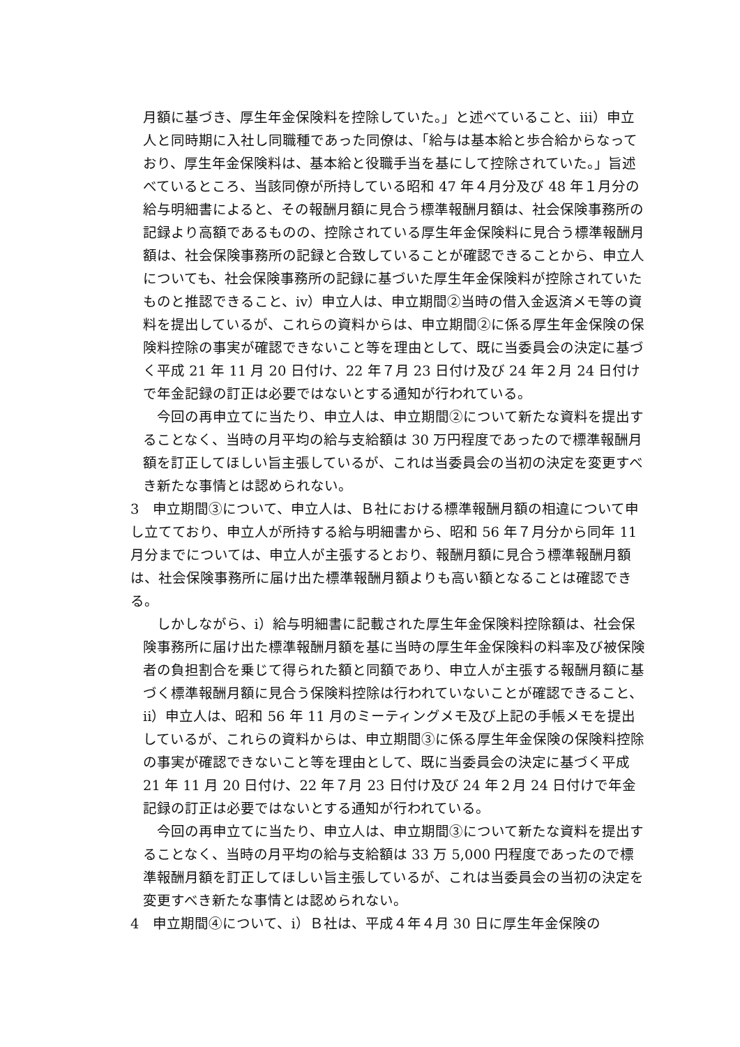月額に基づき、厚生年金保険料を控除していた。」と述べていること、ⅲ）申立人と同時期に入社し同職種であった同僚は、「給与は基本給と歩合給からなっており、厚生年金保険料は、基本給と役職手当を基にして控除されていた。」旨述べているところ、当該同僚が所持している昭和 47 年４月分及び 48 年１月分の給与明細書によると、その報酬月額に見合う標準報酬月額は、社会保険事務所の記録より高額であるものの、控除されている厚生年金保険料に見合う標準報酬月額は、社会保険事務所の記録と合致していることが確認できることから、申立人についても、社会保険事務所の記録に基づいた厚生年金保険料が控除されていたものと推認できること、ⅳ）申立人は、申立期間②当時の借入金返済メモ等の資料を提出しているが、これらの資料からは、申立期間②に係る厚生年金保険の保険料控除の事実が確認できないこと等を理由として、既に当委員会の決定に基づく平成 21 年 11 月 20 日付け、22 年７月 23 日付け及び 24 年２月 24 日付けで年金記録の訂正は必要ではないとする通知が行われている。
今回の再申立てに当たり、申立人は、申立期間②について新たな資料を提出することなく、当時の月平均の給与支給額は 30 万円程度であったので標準報酬月額を訂正してほしい旨主張しているが、これは当委員会の当初の決定を変更すべき新たな事情とは認められない。
3　申立期間③について、申立人は、Ｂ社における標準報酬月額の相違について申し立てており、申立人が所持する給与明細書から、昭和 56 年７月分から同年 11 月分までについては、申立人が主張するとおり、報酬月額に見合う標準報酬月額は、社会保険事務所に届け出た標準報酬月額よりも高い額となることは確認できる。
しかしながら、ⅰ）給与明細書に記載された厚生年金保険料控除額は、社会保険事務所に届け出た標準報酬月額を基に当時の厚生年金保険料の料率及び被保険者の負担割合を乗じて得られた額と同額であり、申立人が主張する報酬月額に基づく標準報酬月額に見合う保険料控除は行われていないことが確認できること、ⅱ）申立人は、昭和 56 年 11 月のミーティングメモ及び上記の手帳メモを提出しているが、これらの資料からは、申立期間③に係る厚生年金保険の保険料控除の事実が確認できないこと等を理由として、既に当委員会の決定に基づく平成 21 年 11 月 20 日付け、22 年７月 23 日付け及び 24 年２月 24 日付けで年金記録の訂正は必要ではないとする通知が行われている。
今回の再申立てに当たり、申立人は、申立期間③について新たな資料を提出することなく、当時の月平均の給与支給額は 33 万 5,000 円程度であったので標準報酬月額を訂正してほしい旨主張しているが、これは当委員会の当初の決定を変更すべき新たな事情とは認められない。
4　申立期間④について、ⅰ）Ｂ社は、平成４年４月 30 日に厚生年金保険の